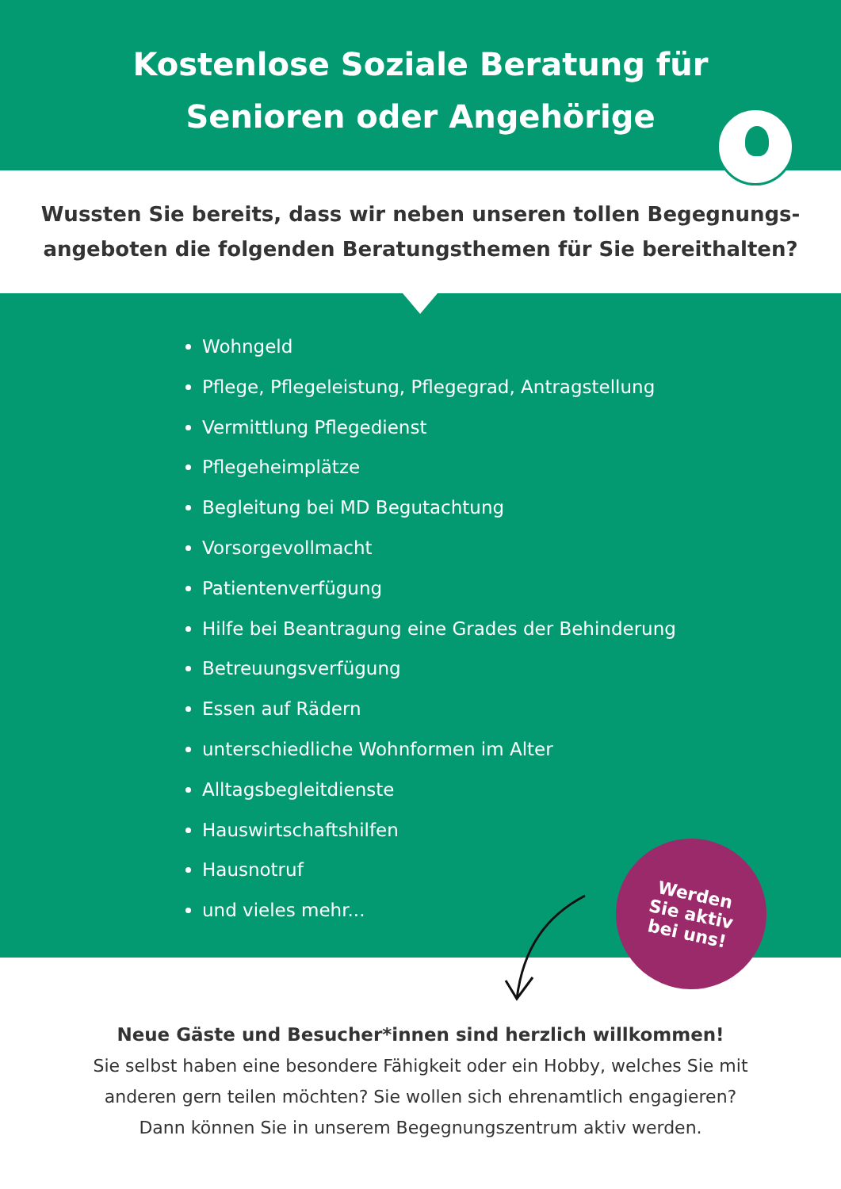Kostenlose Soziale Beratung für
Senioren oder Angehörige
Wussten Sie bereits, dass wir neben unseren tollen Begegnungs-angeboten die folgenden Beratungsthemen für Sie bereithalten?
Wohngeld
Pflege, Pflegeleistung, Pflegegrad, Antragstellung
Vermittlung Pflegedienst
Pflegeheimplätze
Begleitung bei MD Begutachtung
Vorsorgevollmacht
Patientenverfügung
Hilfe bei Beantragung eine Grades der Behinderung
Betreuungsverfügung
Essen auf Rädern
unterschiedliche Wohnformen im Alter
Alltagsbegleitdienste
Hauswirtschaftshilfen
Hausnotruf
und vieles mehr...
Werden
Sie aktiv
bei uns!
Neue Gäste und Besucher*innen sind herzlich willkommen!
Sie selbst haben eine besondere Fähigkeit oder ein Hobby, welches Sie mit
anderen gern teilen möchten? Sie wollen sich ehrenamtlich engagieren?
Dann können Sie in unserem Begegnungszentrum aktiv werden.